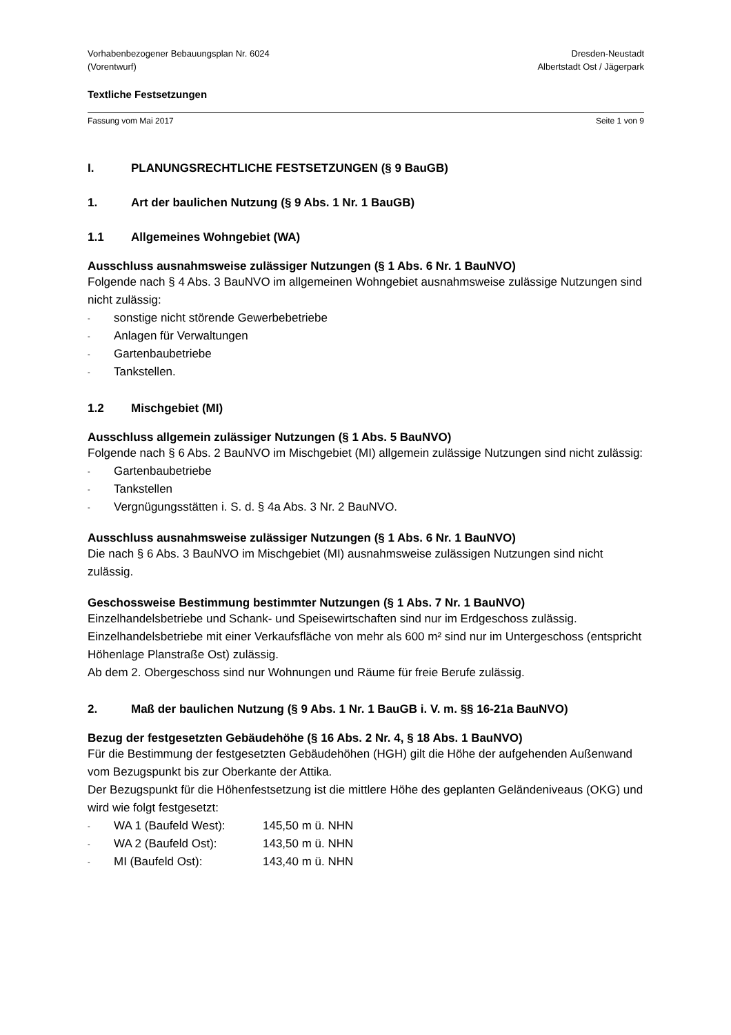Vorhabenbezogener Bebauungsplan Nr. 6024
(Vorentwurf)
Dresden-Neustadt
Albertstadt Ost / Jägerpark
Textliche Festsetzungen
Fassung vom Mai 2017 Seite 1 von 9
I. PLANUNGSRECHTLICHE FESTSETZUNGEN (§ 9 BauGB)
1. Art der baulichen Nutzung (§ 9 Abs. 1 Nr. 1 BauGB)
1.1 Allgemeines Wohngebiet (WA)
Ausschluss ausnahmsweise zulässiger Nutzungen (§ 1 Abs. 6 Nr. 1 BauNVO)
Folgende nach § 4 Abs. 3 BauNVO im allgemeinen Wohngebiet ausnahmsweise zulässige Nutzungen sind nicht zulässig:
- sonstige nicht störende Gewerbebetriebe
- Anlagen für Verwaltungen
- Gartenbaubetriebe
- Tankstellen.
1.2 Mischgebiet (MI)
Ausschluss allgemein zulässiger Nutzungen (§ 1 Abs. 5 BauNVO)
Folgende nach § 6 Abs. 2 BauNVO im Mischgebiet (MI) allgemein zulässige Nutzungen sind nicht zulässig:
- Gartenbaubetriebe
- Tankstellen
- Vergnügungsstätten i. S. d. § 4a Abs. 3 Nr. 2 BauNVO.
Ausschluss ausnahmsweise zulässiger Nutzungen (§ 1 Abs. 6 Nr. 1 BauNVO)
Die nach § 6 Abs. 3 BauNVO im Mischgebiet (MI) ausnahmsweise zulässigen Nutzungen sind nicht zulässig.
Geschossweise Bestimmung bestimmter Nutzungen (§ 1 Abs. 7 Nr. 1 BauNVO)
Einzelhandelsbetriebe und Schank- und Speisewirtschaften sind nur im Erdgeschoss zulässig. Einzelhandelsbetriebe mit einer Verkaufsfläche von mehr als 600 m² sind nur im Unterge­schoss (entspricht Höhenlage Planstraße Ost) zulässig.
Ab dem 2. Obergeschoss sind nur Wohnungen und Räume für freie Berufe zulässig.
2. Maß der baulichen Nutzung (§ 9 Abs. 1 Nr. 1 BauGB i. V. m. §§ 16-21a BauNVO)
Bezug der festgesetzten Gebäudehöhe (§ 16 Abs. 2 Nr. 4, § 18 Abs. 1 BauNVO)
Für die Bestimmung der festgesetzten Gebäudehöhen (HGH) gilt die Höhe der aufgehenden Außenwand vom Bezugspunkt bis zur Oberkante der Attika.
Der Bezugspunkt für die Höhenfestsetzung ist die mittlere Höhe des geplanten Geländeni­veaus (OKG) und wird wie folgt festgesetzt:
- WA 1 (Baufeld West): 145,50 m ü. NHN
- WA 2 (Baufeld Ost): 143,50 m ü. NHN
- MI (Baufeld Ost): 143,40 m ü. NHN